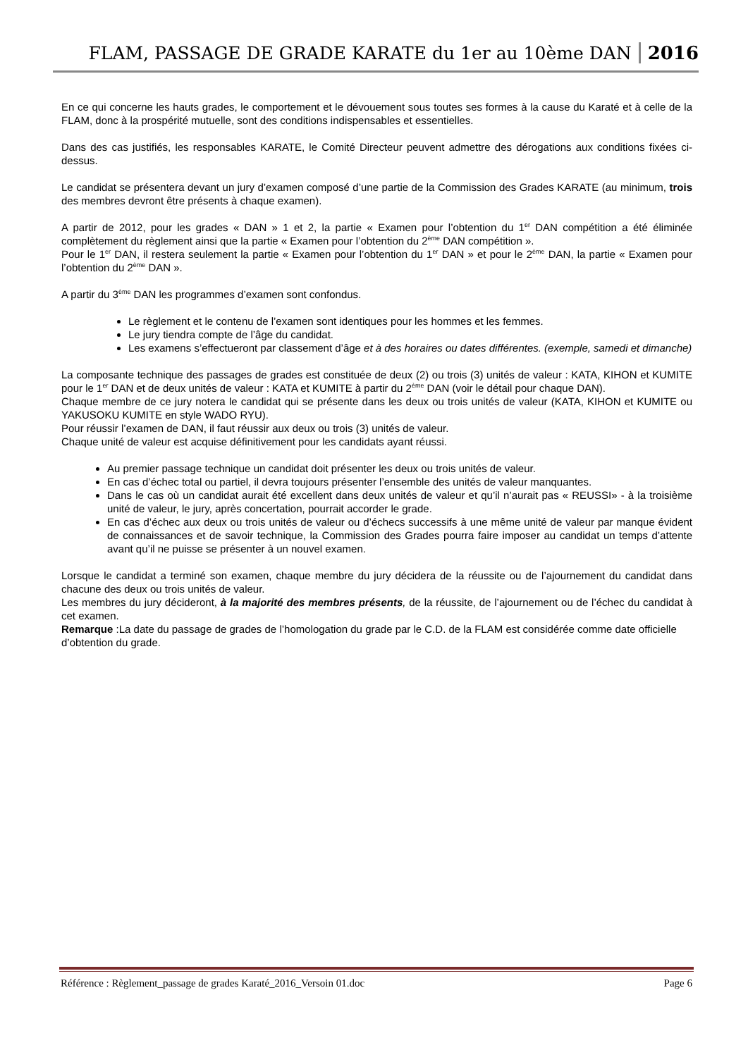FLAM, PASSAGE DE GRADE KARATE du 1er au 10ème DAN 2016
En ce qui concerne les hauts grades, le comportement et le dévouement sous toutes ses formes à la cause du Karaté et à celle de la FLAM, donc à la prospérité mutuelle, sont des conditions indispensables et essentielles.
Dans des cas justifiés, les responsables KARATE, le Comité Directeur peuvent admettre des dérogations aux conditions fixées ci-dessus.
Le candidat se présentera devant un jury d’examen composé d’une partie de la Commission des Grades KARATE (au minimum, trois des membres devront être présents à chaque examen).
A partir de 2012, pour les grades « DAN » 1 et 2, la partie « Examen pour l’obtention du 1<sup>er</sup> DAN compétition a été éliminée complètement du règlement ainsi que la partie « Examen pour l’obtention du 2<sup>ème</sup> DAN compétition ».
Pour le 1<sup>er</sup> DAN, il restera seulement la partie « Examen pour l’obtention du 1<sup>er</sup> DAN » et pour le 2<sup>ème</sup> DAN, la partie « Examen pour l’obtention du 2<sup>ème</sup> DAN ».
A partir du 3<sup>ème</sup> DAN les programmes d’examen sont confondus.
Le règlement et le contenu de l’examen sont identiques pour les hommes et les femmes.
Le jury tiendra compte de l’âge du candidat.
Les examens s’effectueront par classement d’âge et à des horaires ou dates différentes. (exemple, samedi et dimanche)
La composante technique des passages de grades est constituée de deux (2) ou trois (3) unités de valeur : KATA, KIHON et KUMITE pour le 1<sup>er</sup> DAN et de deux unités de valeur : KATA et KUMITE à partir du 2<sup>ème</sup> DAN (voir le détail pour chaque DAN).
Chaque membre de ce jury notera le candidat qui se présente dans les deux ou trois unités de valeur (KATA, KIHON et KUMITE ou YAKUSOKU KUMITE en style WADO RYU).
Pour réussir l’examen de DAN, il faut réussir aux deux ou trois (3) unités de valeur.
Chaque unité de valeur est acquise définitivement pour les candidats ayant réussi.
Au premier passage technique un candidat doit présenter les deux ou trois unités de valeur.
En cas d’échec total ou partiel, il devra toujours présenter l’ensemble des unités de valeur manquantes.
Dans le cas où un candidat aurait été excellent dans deux unités de valeur et qu’il n’aurait pas « REUSSI» - à la troisième unité de valeur, le jury, après concertation, pourrait accorder le grade.
En cas d’échec aux deux ou trois unités de valeur ou d’échecs successifs à une même unité de valeur par manque évident de connaissances et de savoir technique, la Commission des Grades pourra faire imposer au candidat un temps d’attente avant qu’il ne puisse se présenter à un nouvel examen.
Lorsque le candidat a terminé son examen, chaque membre du jury décidera de la réussite ou de l’ajournement du candidat dans chacune des deux ou trois unités de valeur.
Les membres du jury décideront, à la majorité des membres présents, de la réussite, de l’ajournement ou de l’échec du candidat à cet examen.
Remarque :La date du passage de grades de l’homologation du grade par le C.D. de la FLAM est considérée comme date officielle d’obtention du grade.
Référence : Règlement_passage de grades Karaté_2016_Versoin 01.doc Page 6